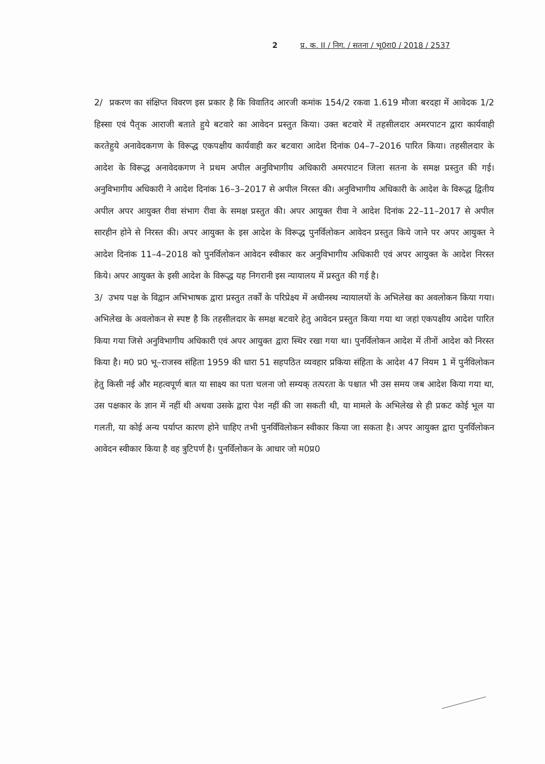2 प्र. क. II / निग. / सतना / भू0रा0 / 2018 / 2537
2/ प्रकरण का संक्षिप्त विवरण इस प्रकार है कि विवातिद आरजी कमांक 154/2 रकवा 1.619 मौजा बरदहा में आवेदक 1/2 हिस्सा एवं पैतृक आराजी बताते हुये बटवारे का आवेदन प्रस्तुत किया। उक्त बटवारे में तहसीलदार अमरपाटन द्वारा कार्यवाही करतेहुये अनावेदकगण के विरूद्ध एकपक्षीय कार्यवाही कर बटवारा आदेश दिनांक 04–7–2016 पारित किया। तहसीलदार के आदेश के विरूद्ध अनावेदकगण ने प्रथम अपील अनुविभागीय अधिकारी अमरपाटन जिला सतना के समक्ष प्रस्तुत की गई। अनुविभागीय अधिकारी ने आदेश दिनांक 16–3–2017 से अपील निरस्त की। अनुविभागीय अधिकारी के आदेश के विरूद्ध द्वितीय अपील अपर आयुक्त रीवा संभाग रीवा के समक्ष प्रस्तुत की। अपर आयुक्त रीवा ने आदेश दिनांक 22–11–2017 से अपील सारहीन होने से निरस्त की। अपर आयुक्त के इस आदेश के विरूद्ध पुनर्विलोकन आवेदन प्रस्तुत किये जाने पर अपर आयुक्त ने आदेश दिनांक 11–4–2018 को पुनर्विलोकन आवेदन स्वीकार कर अनुविभागीय अधिकारी एवं अपर आयुक्त के आदेश निरस्त किये। अपर आयुक्त के इसी आदेश के विरूद्ध यह निगरानी इस न्यायालय में प्रस्तुत की गई है।
3/ उभय पक्ष के विद्वान अभिभाषक द्वारा प्रस्तुत तर्कों के परिप्रेक्ष्य में अधीनस्थ न्यायालयों के अभिलेख का अवलोकन किया गया। अभिलेख के अवलोकन से स्पष्ट है कि तहसीलदार के समक्ष बटवारे हेतु आवेदन प्रस्तुत किया गया था जहां एकपक्षीय आदेश पारित किया गया जिसे अनुविभागीय अधिकारी एवं अपर आयुक्त द्वारा स्थिर रखा गया था। पुनर्विलोकन आदेश में तीनों आदेश को निरस्त किया है। म0 प्र0 भू–राजस्व संहिता 1959 की धारा 51 सहपठित व्यवहार प्रकिया संहिता के आदेश 47 नियम 1 में पुर्नविलोकन हेतु किसी नई और महत्वपूर्ण बात या साक्ष्य का पता चलना जो सम्यक् तत्परता के पश्चात भी उस समय जब आदेश किया गया था, उस पक्षकार के ज्ञान में नहीं थी अथवा उसके द्वारा पेश नहीं की जा सकती थी, या मामले के अभिलेख से ही प्रकट कोई भूल या गलती, या कोई अन्य पर्याप्त कारण होने चाहिए तभी पुनर्विविलोकन स्वीकार किया जा सकता है। अपर आयुक्त द्वारा पुनर्विलोकन आवेदन स्वीकार किया है वह त्रुटिपर्ण है। पुनर्विलोकन के आधार जो म0प्र0